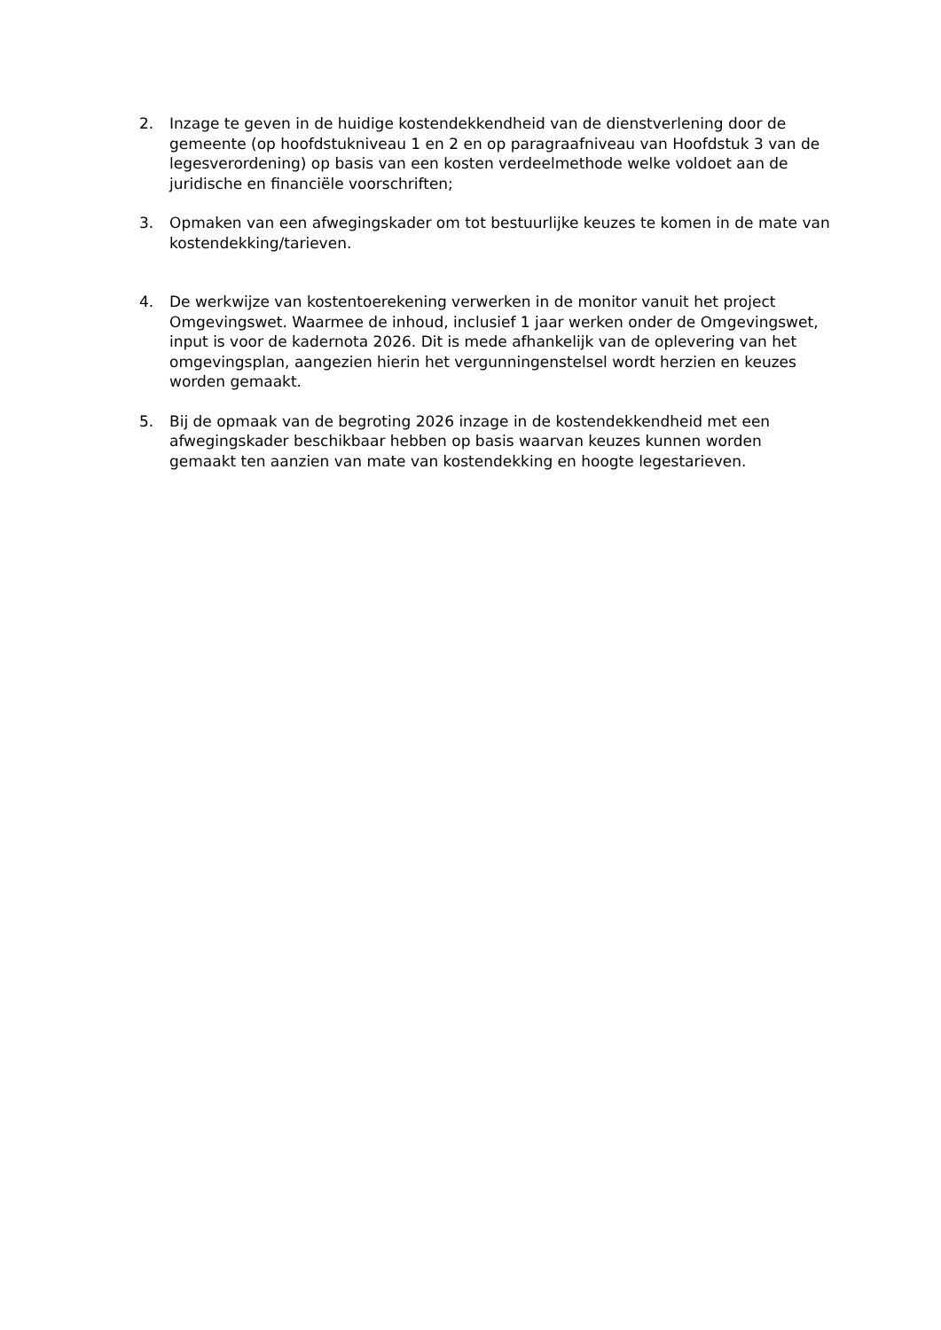2. Inzage te geven in de huidige kostendekkendheid van de dienstverlening door de gemeente (op hoofdstukniveau 1 en 2 en op paragraafniveau van Hoofdstuk 3 van de legesverordening) op basis van een kosten verdeelmethode welke voldoet aan de juridische en financiële voorschriften;
3. Opmaken van een afwegingskader om tot bestuurlijke keuzes te komen in de mate van kostendekking/tarieven.
4. De werkwijze van kostentoerekening verwerken in de monitor vanuit het project Omgevingswet. Waarmee de inhoud, inclusief 1 jaar werken onder de Omgevingswet, input is voor de kadernota 2026. Dit is mede afhankelijk van de oplevering van het omgevingsplan, aangezien hierin het vergunningenstelsel wordt herzien en keuzes worden gemaakt.
5. Bij de opmaak van de begroting 2026 inzage in de kostendekkendheid met een afwegingskader beschikbaar hebben op basis waarvan keuzes kunnen worden gemaakt ten aanzien van mate van kostendekking en hoogte legestarieven.